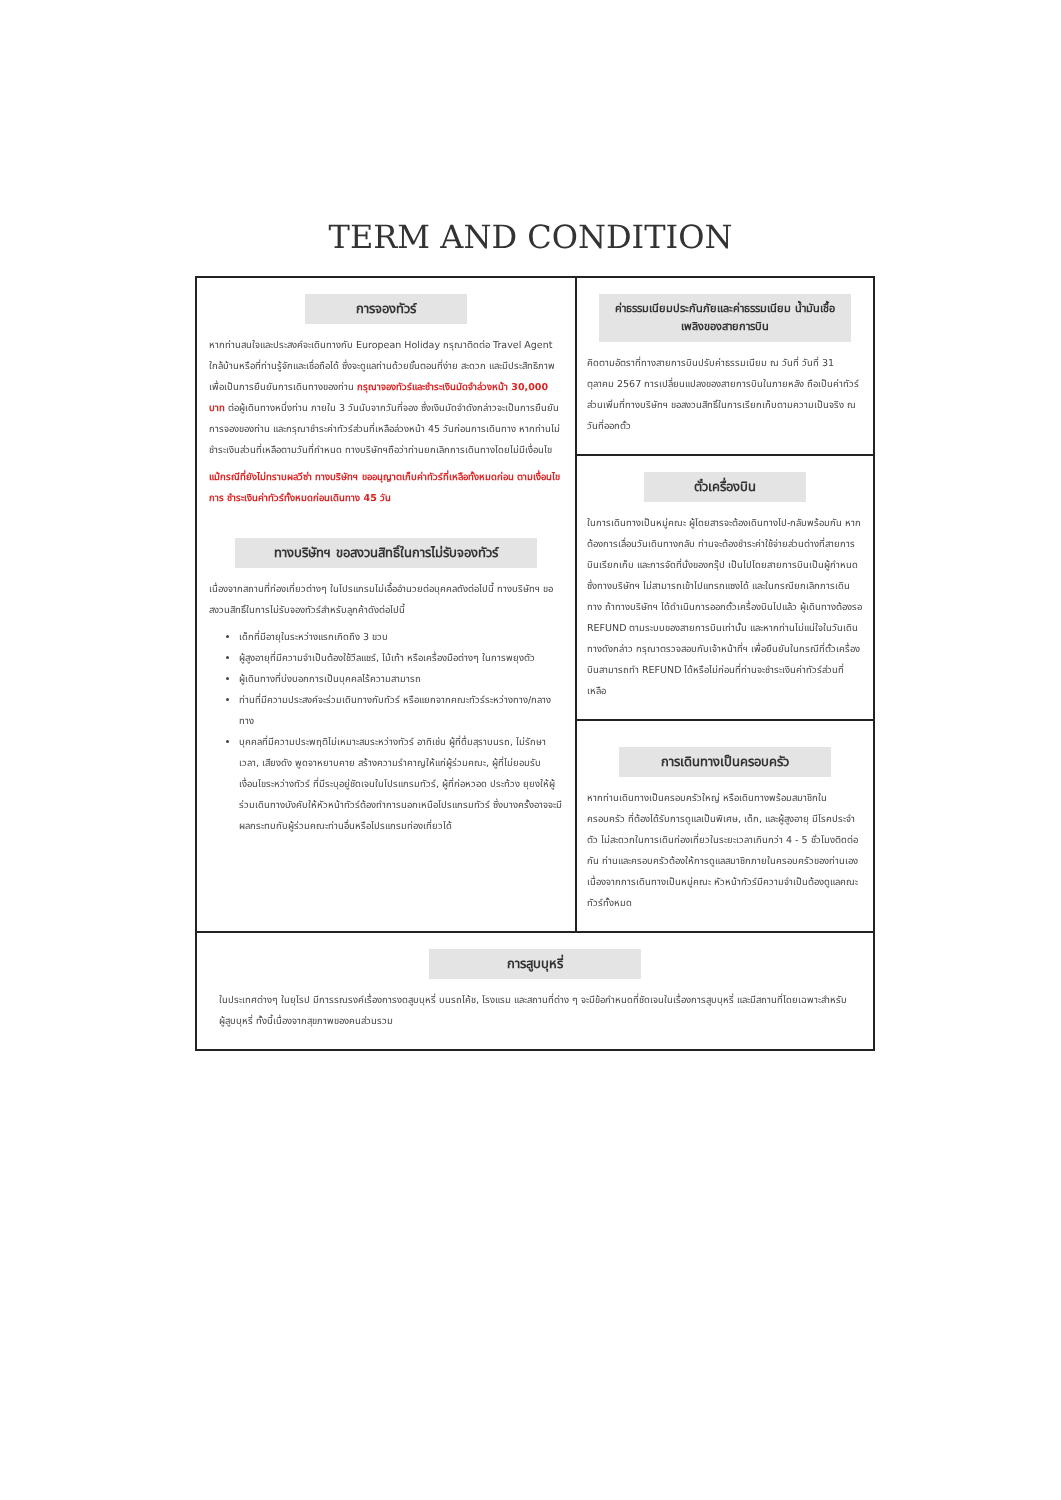TERM AND CONDITION
การจองทัวร์
หากท่านสนใจและประสงค์จะเดินทางกับ European Holiday กรุณาติดต่อ Travel Agent ใกล้บ้านหรือที่ท่านรู้จักและเชื่อถือได้ ซึ่งจะดูแลท่านด้วยขั้นตอนที่ง่าย สะดวก และมีประสิทธิภาพ เพื่อเป็นการยืนยันการเดินทางของท่าน กรุณาจองทัวร์และชำระเงินมัดจำล่วงหน้า 30,000 บาท ต่อผู้เดินทางหนึ่งท่าน ภายใน 3 วันนับจากวันที่จอง ซึ่งเงินมัดจำดังกล่าวจะเป็นการยืนยันการจองของท่าน และกรุณาชำระค่าทัวร์ส่วนที่เหลือล่วงหน้า 45 วันก่อนการเดินทาง หากท่านไม่ชำระเงินส่วนที่เหลือตามวันที่กำหนด ทางบริษัทฯถือว่าท่านยกเลิกการเดินทางโดยไม่มีเงื่อนไข
แม้กรณีที่ยังไม่ทราบผลวีซ่า ทางบริษัทฯ ขออนุญาตเก็บค่าทัวร์ที่เหลือทั้งหมดก่อน ตามเงื่อนไขการ ชำระเงินค่าทัวร์ทั้งหมดก่อนเดินทาง 45 วัน
ทางบริษัทฯ ขอสงวนสิทธิ์ในการไม่รับจองทัวร์
เนื่องจากสถานที่ท่องเที่ยวต่างๆ ในโปรแกรมไม่เอื้ออำนวยต่อบุคคลดังต่อไปนี้ ทางบริษัทฯ ขอสงวนสิทธิ์ในการไม่รับจองทัวร์สำหรับลูกค้าดังต่อไปนี้
เด็กที่มีอายุในระหว่างแรกเกิดถึง 3 ขวบ
ผู้สูงอายุที่มีความจำเป็นต้องใช้วีลแชร์, ไม้เท้า หรือเครื่องมือต่างๆ ในการพยุงตัว
ผู้เดินทางที่บ่งบอกการเป็นบุคคลไร้ความสามารถ
ท่านที่มีความประสงค์จะร่วมเดินทางกับทัวร์ หรือแยกจากคณะทัวร์ระหว่างทาง/กลางทาง
บุคคลที่มีความประพฤติไม่เหมาะสมระหว่างทัวร์ อาทิเช่น ผู้ที่ดื่มสุราบนรถ, ไม่รักษาเวลา, เสียงดัง พูดจาหยาบคาย สร้างความรำคาญให้แก่ผู้ร่วมคณะ, ผู้ที่ไม่ยอมรับเงื่อนไขระหว่างทัวร์ ที่มีระบุอยู่ชัดเจนในโปรแกรมทัวร์, ผู้ที่ก่อหวอด ประท้วง ยุยงให้ผู้ร่วมเดินทางบังคับให้หัวหน้าทัวร์ต้องทำการนอกเหนือโปรแกรมทัวร์ ซึ่งบางครั้งอาจจะมีผลกระทบกับผู้ร่วมคณะท่านอื่นหรือโปรแกรมท่องเที่ยวได้
ค่าธรรมเนียมประกันภัยและค่าธรรมเนียม น้ำมันเชื้อเพลิงของสายการบิน
คิดตามอัตราที่ทางสายการบินปรับค่าธรรมเนียม ณ วันที่ วันที่ 31 ตุลาคม 2567 การเปลี่ยนแปลงของสายการบินในภายหลัง ถือเป็นค่าทัวร์ส่วนเพิ่มที่ทางบริษัทฯ ขอสงวนสิทธิ์ในการเรียกเก็บตามความเป็นจริง ณ วันที่ออกตั๋ว
ตั๋วเครื่องบิน
ในการเดินทางเป็นหมู่คณะ ผู้โดยสารจะต้องเดินทางไป-กลับพร้อมกัน หากต้องการเลื่อนวันเดินทางกลับ ท่านจะต้องชำระค่าใช้จ่ายส่วนต่างที่สายการบินเรียกเก็บ และการจัดที่นั่งของกรุ๊ป เป็นไปโดยสายการบินเป็นผู้กำหนด ซึ่งทางบริษัทฯ ไม่สามารถเข้าไปแทรกแซงได้ และในกรณียกเลิกการเดินทาง ถ้าทางบริษัทฯ ได้ดำเนินการออกตั๋วเครื่องบินไปแล้ว ผู้เดินทางต้องรอ REFUND ตามระบบของสายการบินเท่านั้น และหากท่านไม่แน่ใจในวันเดินทางดังกล่าว กรุณาตรวจสอบกับเจ้าหน้าที่ฯ เพื่อยืนยันในกรณีที่ตั๋วเครื่องบินสามารถทำ REFUND ได้หรือไม่ก่อนที่ท่านจะชำระเงินค่าทัวร์ส่วนที่เหลือ
การเดินทางเป็นครอบครัว
หากท่านเดินทางเป็นครอบครัวใหญ่ หรือเดินทางพร้อมสมาชิกในครอบครัว ที่ต้องได้รับการดูแลเป็นพิเศษ, เด็ก, และผู้สูงอายุ มีโรคประจำตัว ไม่สะดวกในการเดินท่องเที่ยวในระยะเวลาเกินกว่า 4 - 5 ชั่วโมงติดต่อกัน ท่านและครอบครัวต้องให้การดูแลสมาชิกภายในครอบครัวของท่านเอง เนื่องจากการเดินทางเป็นหมู่คณะ หัวหน้าทัวร์มีความจำเป็นต้องดูแลคณะทัวร์ทั้งหมด
การสูบบุหรี่
ในประเทศต่างๆ ในยุโรป มีการรณรงค์เรื่องการงดสูบบุหรี่ บนรถโค้ช, โรงแรม และสถานที่ต่าง ๆ จะมีข้อกำหนดที่ชัดเจนในเรื่องการสูบบุหรี่ และมีสถานที่โดยเฉพาะสำหรับผู้สูบบุหรี่ ทั้งนี้เนื่องจากสุขภาพของคนส่วนรวม